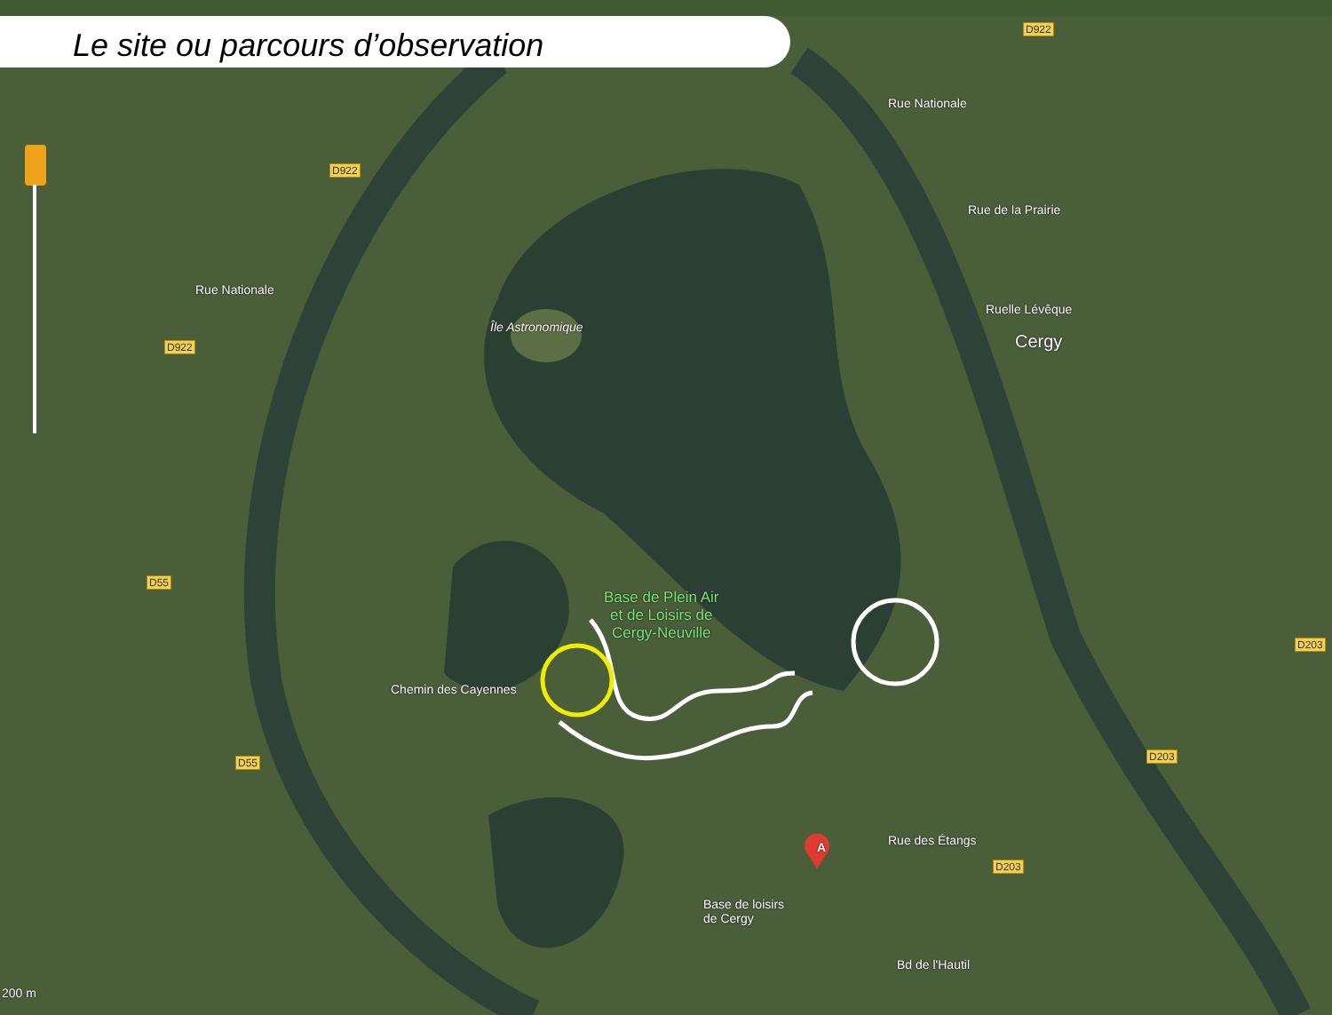Le site ou parcours d’observation
Île Astronomique
Cergy
Base de Plein Air
et de Loisirs de
Cergy-Neuville
Chemin des Cayennes
Base de loisirs
de Cergy
Rue Nationale
Rue Nationale
Rue de la Prairie
Ruelle Lévêque
Rue des Étangs
Bd de l'Hautil
D922
D922
D922
D55
D55
D203
D203
D203
200 m
A